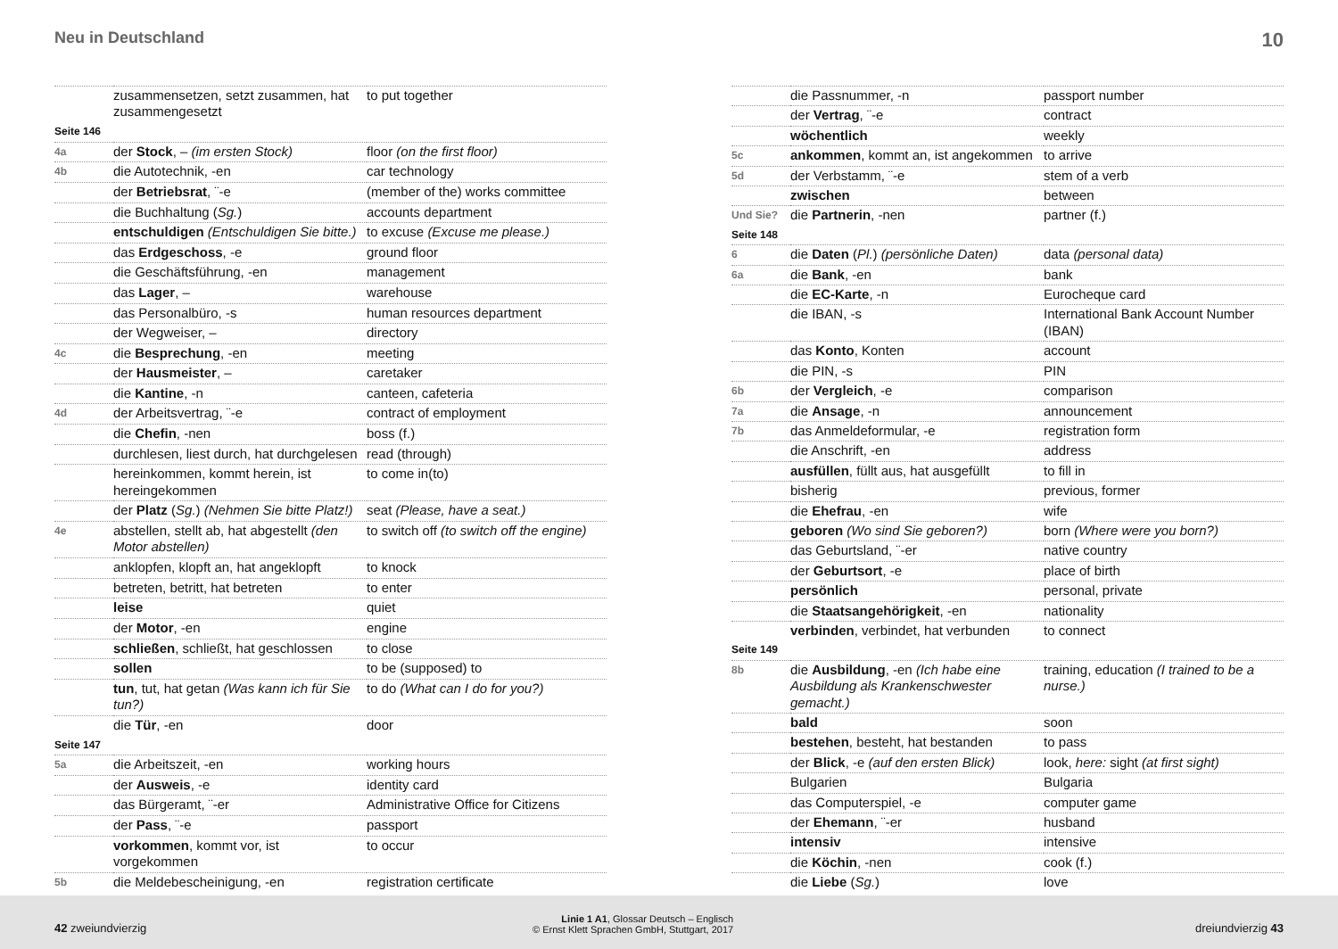Neu in Deutschland 10
| | zusammensetzen, setzt zusammen, hat zusammengesetzt | to put together |
| Seite 146 | | |
| 4a | der Stock , – (im ersten Stock) | floor (on the first floor) |
| 4b | die Autotechnik, -en | car technology |
| | der Betriebsrat , ¨-e | (member of the) works committee |
| | die Buchhaltung ( Sg. ) | accounts department |
| | entschuldigen (Entschuldigen Sie bitte.) | to excuse (Excuse me please.) |
| | das Erdgeschoss , -e | ground floor |
| | die Geschäftsführung, -en | management |
| | das Lager , – | warehouse |
| | das Personalbüro, -s | human resources department |
| | der Wegweiser, – | directory |
| 4c | die Besprechung , -en | meeting |
| | der Hausmeister , – | caretaker |
| | die Kantine , -n | canteen, cafeteria |
| 4d | der Arbeitsvertrag, ¨-e | contract of employment |
| | die Chefin , -nen | boss (f.) |
| | durchlesen, liest durch, hat durchgelesen | read (through) |
| | hereinkommen, kommt herein, ist hereingekommen | to come in(to) |
| | der Platz ( Sg. ) (Nehmen Sie bitte Platz!) | seat (Please, have a seat.) |
| 4e | abstellen, stellt ab, hat abgestellt (den Motor abstellen) | to switch off (to switch off the engine) |
| | anklopfen, klopft an, hat angeklopft | to knock |
| | betreten, betritt, hat betreten | to enter |
| | leise | quiet |
| | der Motor , -en | engine |
| | schließen , schließt, hat geschlossen | to close |
| | sollen | to be (supposed) to |
| | tun , tut, hat getan (Was kann ich für Sie tun?) | to do (What can I do for you?) |
| | die Tür , -en | door |
| Seite 147 | | |
| 5a | die Arbeitszeit, -en | working hours |
| | der Ausweis , -e | identity card |
| | das Bürgeramt, ¨-er | Administrative Office for Citizens |
| | der Pass , ¨-e | passport |
| | vorkommen , kommt vor, ist vorgekommen | to occur |
| 5b | die Meldebescheinigung, -en | registration certificate |
| | die Passnummer, -n | passport number |
| | der Vertrag , ¨-e | contract |
| | wöchentlich | weekly |
| 5c | ankommen , kommt an, ist angekommen | to arrive |
| 5d | der Verbstamm, ¨-e | stem of a verb |
| | zwischen | between |
| Und Sie? | die Partnerin , -nen | partner (f.) |
| Seite 148 | | |
| 6 | die Daten ( Pl. ) (persönliche Daten) | data (personal data) |
| 6a | die Bank , -en | bank |
| | die EC-Karte , -n | Eurocheque card |
| | die IBAN, -s | International Bank Account Number (IBAN) |
| | das Konto , Konten | account |
| | die PIN, -s | PIN |
| 6b | der Vergleich , -e | comparison |
| 7a | die Ansage , -n | announcement |
| 7b | das Anmeldeformular, -e | registration form |
| | die Anschrift, -en | address |
| | ausfüllen , füllt aus, hat ausgefüllt | to fill in |
| | bisherig | previous, former |
| | die Ehefrau , -en | wife |
| | geboren (Wo sind Sie geboren?) | born (Where were you born?) |
| | das Geburtsland, ¨-er | native country |
| | der Geburtsort , -e | place of birth |
| | persönlich | personal, private |
| | die Staatsangehörigkeit , -en | nationality |
| | verbinden , verbindet, hat verbunden | to connect |
| Seite 149 | | |
| 8b | die Ausbildung , -en (Ich habe eine Ausbildung als Krankenschwester gemacht.) | training, education (I trained to be a nurse.) |
| | bald | soon |
| | bestehen , besteht, hat bestanden | to pass |
| | der Blick , -e (auf den ersten Blick) | look, here: sight (at first sight) |
| | Bulgarien | Bulgaria |
| | das Computerspiel, -e | computer game |
| | der Ehemann , ¨-er | husband |
| | intensiv | intensive |
| | die Köchin , -nen | cook (f.) |
| | die Liebe ( Sg. ) | love |
42 zweiundvierzig Linie 1 A1, Glossar Deutsch – Englisch
© Ernst Klett Sprachen GmbH, Stuttgart, 2017 dreiundvierzig 43